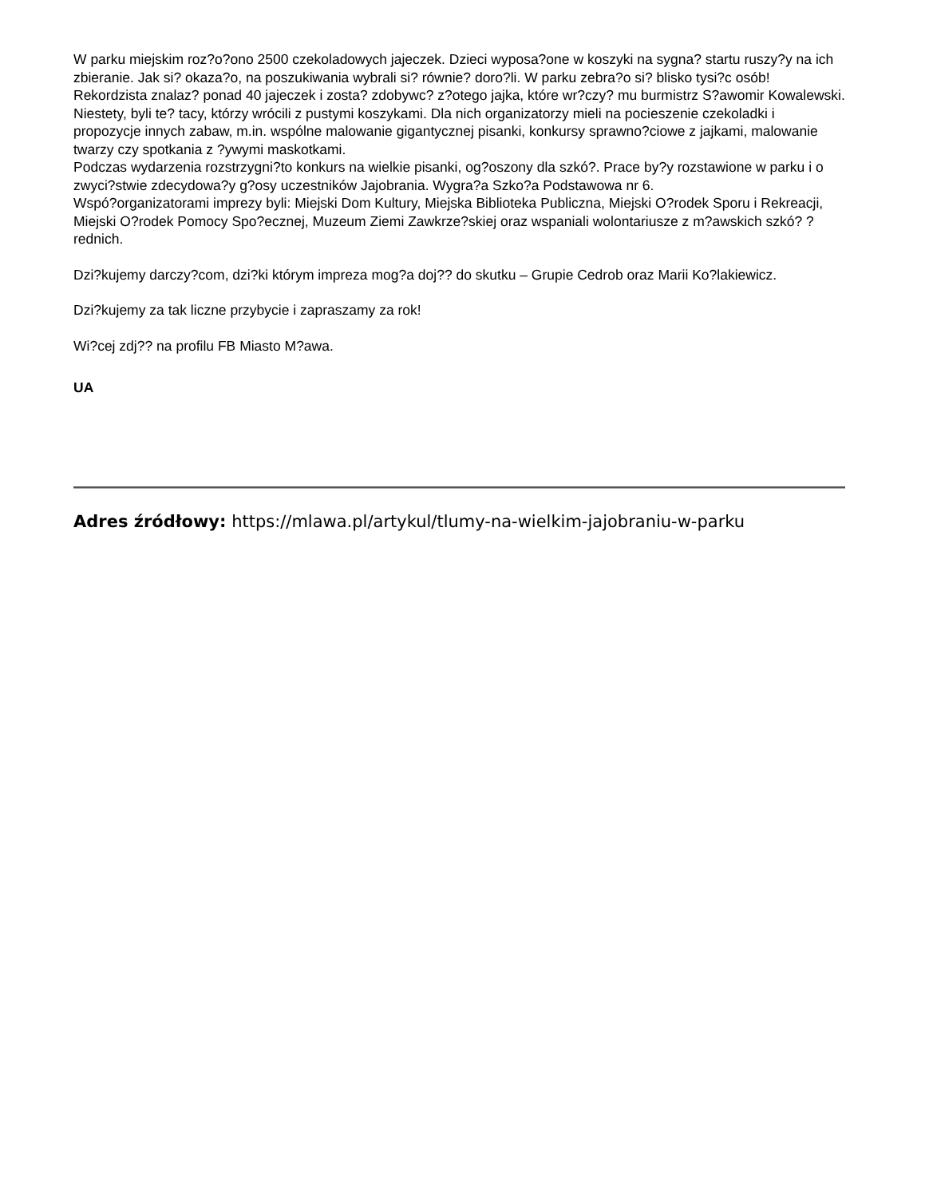W parku miejskim roz?o?ono 2500 czekoladowych jajeczek. Dzieci wyposa?one w koszyki na sygna? startu ruszy?y na ich zbieranie. Jak si? okaza?o, na poszukiwania wybrali si? równie? doro?li. W parku zebra?o si? blisko tysi?c osób! Rekordzista znalaz? ponad 40 jajeczek i zosta? zdobywc? z?otego jajka, które wr?czy? mu burmistrz S?awomir Kowalewski. Niestety, byli te? tacy, którzy wrócili z pustymi koszykami. Dla nich organizatorzy mieli na pocieszenie czekoladki i propozycje innych zabaw, m.in. wspólne malowanie gigantycznej pisanki, konkursy sprawno?ciowe z jajkami, malowanie twarzy czy spotkania z ?ywymi maskotkami.
Podczas wydarzenia rozstrzygni?to konkurs na wielkie pisanki, og?oszony dla szkó?. Prace by?y rozstawione w parku i o zwyci?stwie zdecydowa?y g?osy uczestników Jajobrania. Wygra?a Szko?a Podstawowa nr 6.
Wspó?organizatorami imprezy byli: Miejski Dom Kultury, Miejska Biblioteka Publiczna, Miejski O?rodek Sporu i Rekreacji, Miejski O?rodek Pomocy Spo?ecznej, Muzeum Ziemi Zawkrze?skiej oraz wspaniali wolontariusze z m?awskich szkó? ?rednich.
Dzi?kujemy darczy?com, dzi?ki którym impreza mog?a doj?? do skutku – Grupie Cedrob oraz Marii Ko?lakiewicz.
Dzi?kujemy za tak liczne przybycie i zapraszamy za rok!
Wi?cej zdj?? na profilu FB Miasto M?awa.
UA
Adres źródłowy: https://mlawa.pl/artykul/tlumy-na-wielkim-jajobraniu-w-parku